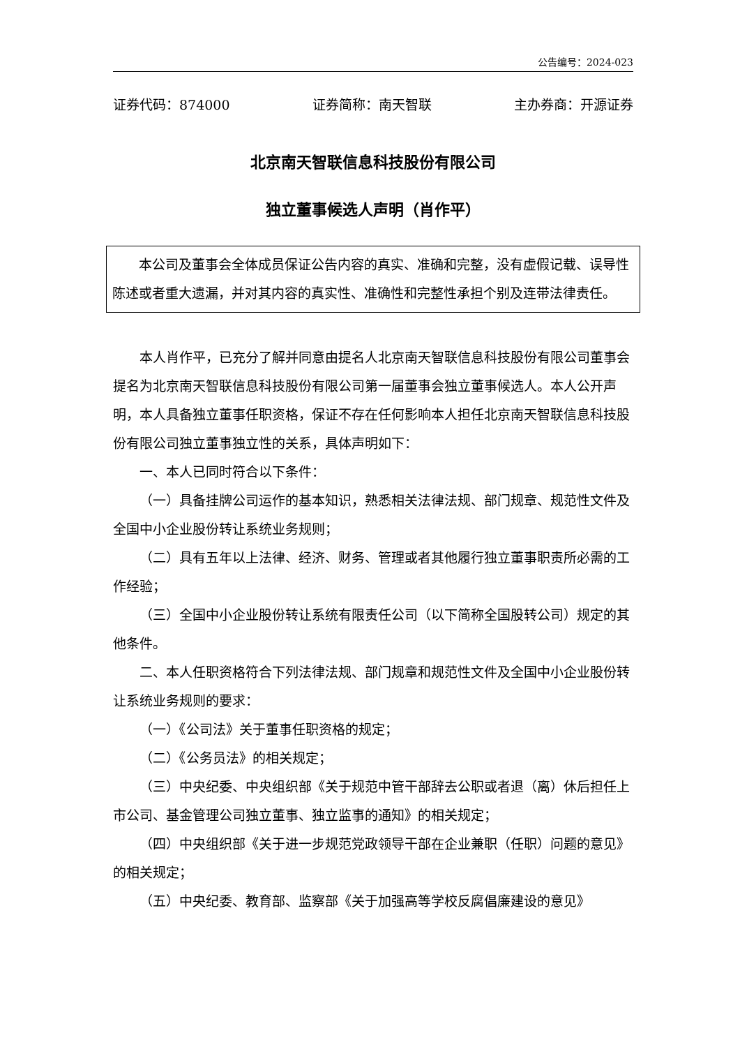公告编号：2024-023
证券代码：874000 证券简称：南天智联 主办券商：开源证券
北京南天智联信息科技股份有限公司
独立董事候选人声明（肖作平）
本公司及董事会全体成员保证公告内容的真实、准确和完整，没有虚假记载、误导性陈述或者重大遗漏，并对其内容的真实性、准确性和完整性承担个别及连带法律责任。
本人肖作平，已充分了解并同意由提名人北京南天智联信息科技股份有限公司董事会提名为北京南天智联信息科技股份有限公司第一届董事会独立董事候选人。本人公开声明，本人具备独立董事任职资格，保证不存在任何影响本人担任北京南天智联信息科技股份有限公司独立董事独立性的关系，具体声明如下：
一、本人已同时符合以下条件：
（一）具备挂牌公司运作的基本知识，熟悉相关法律法规、部门规章、规范性文件及全国中小企业股份转让系统业务规则；
（二）具有五年以上法律、经济、财务、管理或者其他履行独立董事职责所必需的工作经验；
（三）全国中小企业股份转让系统有限责任公司（以下简称全国股转公司）规定的其他条件。
二、本人任职资格符合下列法律法规、部门规章和规范性文件及全国中小企业股份转让系统业务规则的要求：
（一）《公司法》关于董事任职资格的规定；
（二）《公务员法》的相关规定；
（三）中央纪委、中央组织部《关于规范中管干部辞去公职或者退（离）休后担任上市公司、基金管理公司独立董事、独立监事的通知》的相关规定；
（四）中央组织部《关于进一步规范党政领导干部在企业兼职（任职）问题的意见》的相关规定；
（五）中央纪委、教育部、监察部《关于加强高等学校反腐倡廉建设的意见》